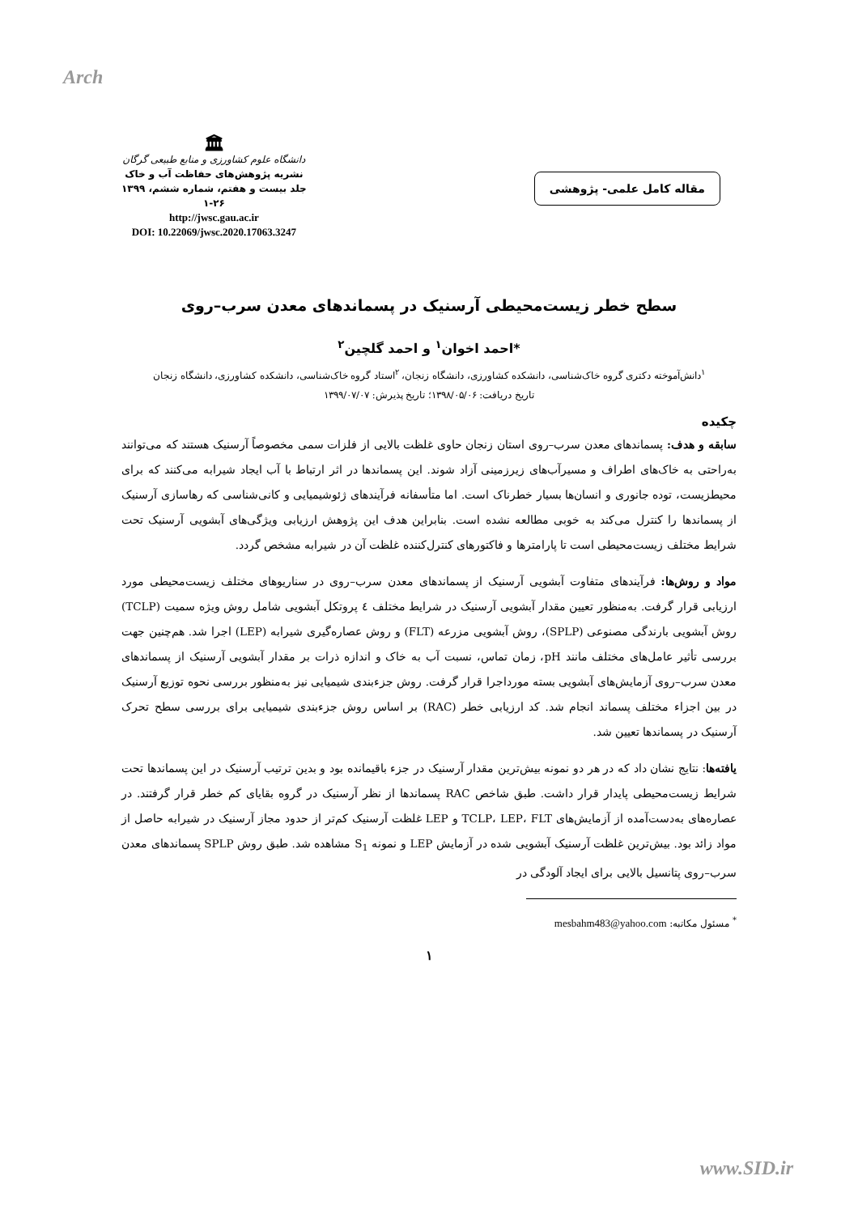Arch
🏛
دانشگاه علوم کشاورزی و منابع طبیعی گرگان
نشریه پژوهش‌های حفاظت آب و خاک
جلد بیست و هفتم، شماره ششم، ۱۳۹۹
۱-۲۶
http://jwsc.gau.ac.ir
DOI: 10.22069/jwsc.2020.17063.3247
مقاله کامل علمی- پژوهشی
سطح خطر زیست‌محیطی آرسنیک در پسماندهای معدن سرب–روی
*احمد اخوان<sup>۱</sup> و احمد گلچین<sup>۲</sup>
<sup>۱</sup> دانش‌آموخته دکتری گروه خاک‌شناسی، دانشکده کشاورزی، دانشگاه زنجان، <sup>۲</sup>استاد گروه خاک‌شناسی، دانشکده کشاورزی، دانشگاه زنجان
تاریخ دریافت: ۱۳۹۸/۰۵/۰۶؛ تاریخ پذیرش: ۱۳۹۹/۰۷/۰۷
چکیده
سابقه و هدف: پسماندهای معدن سرب–روی استان زنجان حاوی غلظت بالایی از فلزات سمی مخصوصاً آرسنیک هستند که می‌توانند به‌راحتی به خاک‌های اطراف و مسیرآب‌های زیرزمینی آزاد شوند. این پسماندها در اثر ارتباط با آب ایجاد شیرابه می‌کنند که برای محیطزیست، توده جانوری و انسان‌ها بسیار خطرناک است. اما متأسفانه فرآیندهای ژئوشیمیایی و کانی‌شناسی که رهاسازی آرسنیک از پسماندها را کنترل می‌کند به خوبی مطالعه نشده است. بنابراین هدف این پژوهش ارزیابی ویژگی‌های آبشویی آرسنیک تحت شرایط مختلف زیست‌محیطی است تا پارامترها و فاکتورهای کنترل‌کننده غلظت آن در شیرابه مشخص گردد.
مواد و روش‌ها: فرآیندهای متفاوت آبشویی آرسنیک از پسماندهای معدن سرب–روی در سناریوهای مختلف زیست‌محیطی مورد ارزیابی قرار گرفت. به‌منظور تعیین مقدار آبشویی آرسنیک در شرایط مختلف ٤ پروتکل آبشویی شامل روش ویژه سمیت (TCLP) روش آبشویی بارندگی مصنوعی (SPLP)، روش آبشویی مزرعه (FLT) و روش عصاره‌گیری شیرابه (LEP) اجرا شد. هم‌چنین جهت بررسی تأثیر عامل‌های مختلف مانند pH، زمان تماس، نسبت آب به خاک و اندازه ذرات بر مقدار آبشویی آرسنیک از پسماندهای معدن سرب–روی آزمایش‌های آبشویی بسته مورداجرا قرار گرفت. روش جزءبندی شیمیایی نیز به‌منظور بررسی نحوه توزیع آرسنیک در بین اجزاء مختلف پسماند انجام شد. کد ارزیابی خطر (RAC) بر اساس روش جزءبندی شیمیایی برای بررسی سطح تحرک آرسنیک در پسماندها تعیین شد.
یافته‌ها: نتایج نشان داد که در هر دو نمونه بیش‌ترین مقدار آرسنیک در جزء باقیمانده بود و بدین ترتیب آرسنیک در این پسماندها تحت شرایط زیست‌محیطی پایدار قرار داشت. طبق شاخص RAC پسماندها از نظر آرسنیک در گروه بقایای کم خطر قرار گرفتند. در عصاره‌های به‌دست‌آمده از آزمایش‌های TCLP، LEP، FLT و LEP غلظت آرسنیک کم‌تر از حدود مجاز آرسنیک در شیرابه حاصل از مواد زائد بود. بیش‌ترین غلظت آرسنیک آبشویی شده در آزمایش LEP و نمونه S<sub>1</sub> مشاهده شد. طبق روش SPLP پسماندهای معدن سرب–روی پتانسیل بالایی برای ایجاد آلودگی در
<sup>*</sup> مسئول مکاتبه: mesbahm483@yahoo.com
۱
www.SID.ir